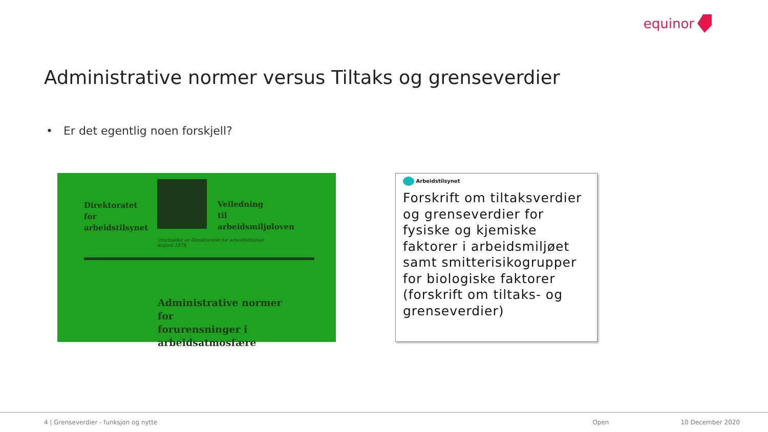equinor
Administrative normer versus Tiltaks og grenseverdier
• Er det egentlig noen forskjell?
Direktoratet
for
arbeidstilsynet
Veiledning
til
arbeidsmiljøloven
Utarbeidet av Direktoratet for arbeidstilsynet
august 1978
Administrative normer
for
forurensninger i
arbeidsatmosfære
Arbeidstilsynet
Forskrift om tiltaksverdier og grenseverdier for fysiske og kjemiske faktorer i arbeidsmiljøet samt smitterisikogrupper for biologiske faktorer (forskrift om tiltaks- og grenseverdier)
4 | Grenseverdier - funksjon og nytte Open 10 December 2020